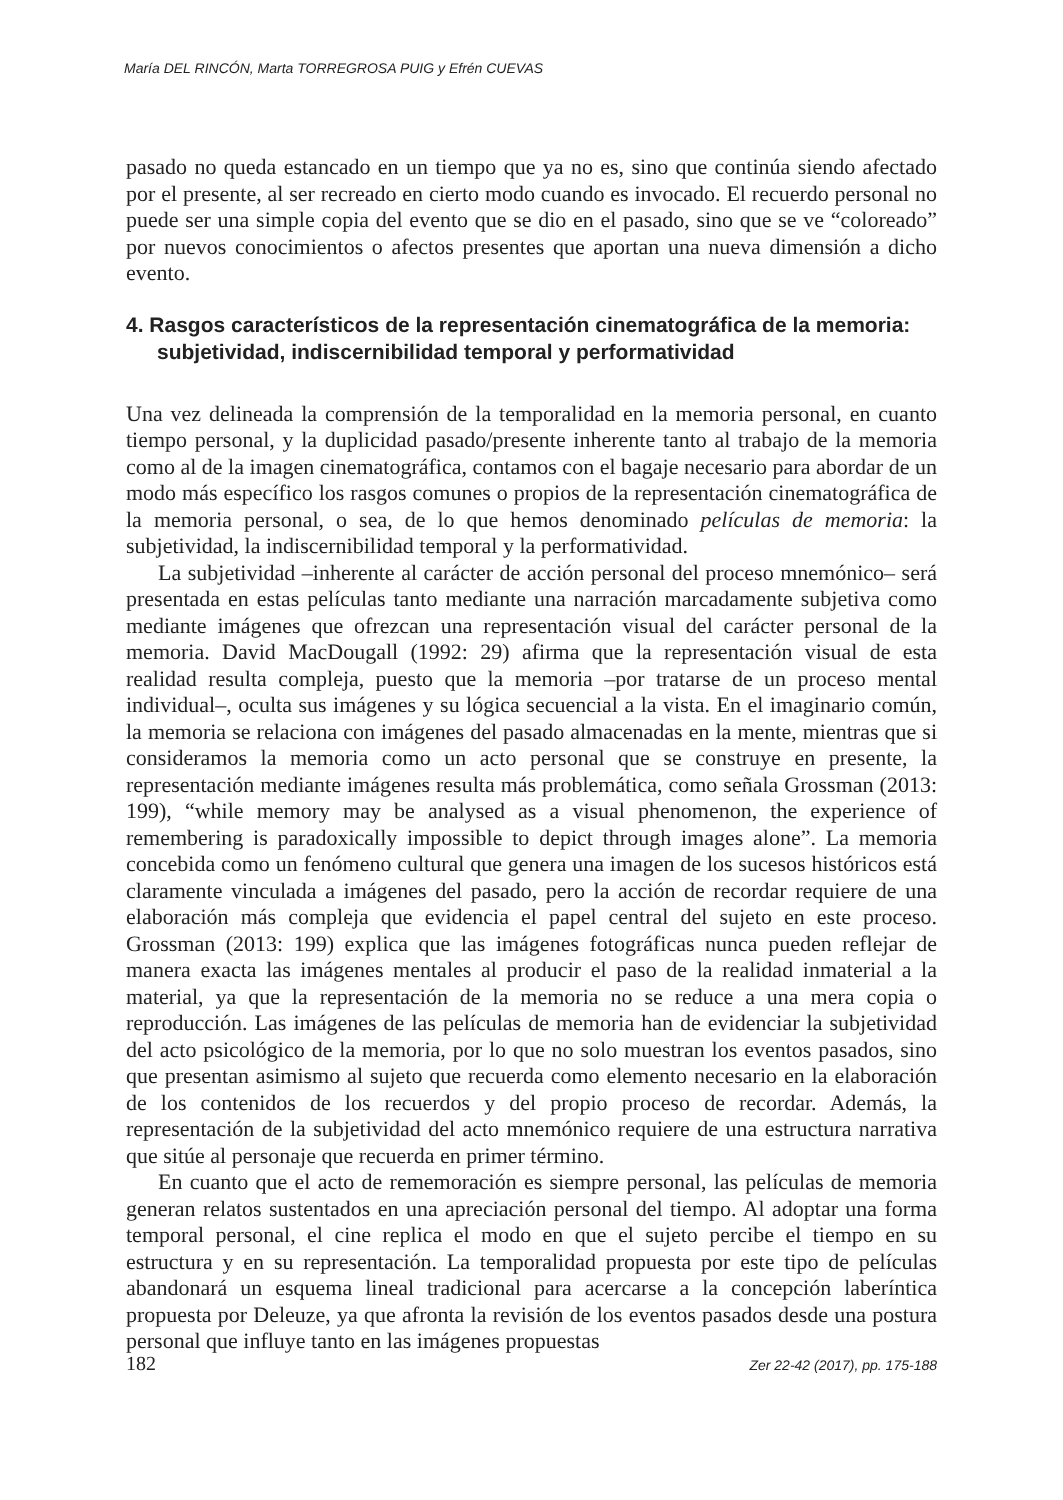María DEL RINCÓN, Marta TORREGROSA PUIG y Efrén CUEVAS
pasado no queda estancado en un tiempo que ya no es, sino que continúa siendo afectado por el presente, al ser recreado en cierto modo cuando es invocado. El recuerdo personal no puede ser una simple copia del evento que se dio en el pasado, sino que se ve “coloreado” por nuevos conocimientos o afectos presentes que aportan una nueva dimensión a dicho evento.
4. Rasgos característicos de la representación cinematográfica de la memoria: subjetividad, indiscernibilidad temporal y performatividad
Una vez delineada la comprensión de la temporalidad en la memoria personal, en cuanto tiempo personal, y la duplicidad pasado/presente inherente tanto al trabajo de la memoria como al de la imagen cinematográfica, contamos con el bagaje necesario para abordar de un modo más específico los rasgos comunes o propios de la representación cinematográfica de la memoria personal, o sea, de lo que hemos denominado películas de memoria: la subjetividad, la indiscernibilidad temporal y la performatividad.
La subjetividad –inherente al carácter de acción personal del proceso mnemónico– será presentada en estas películas tanto mediante una narración marcadamente subjetiva como mediante imágenes que ofrezcan una representación visual del carácter personal de la memoria. David MacDougall (1992: 29) afirma que la representación visual de esta realidad resulta compleja, puesto que la memoria –por tratarse de un proceso mental individual–, oculta sus imágenes y su lógica secuencial a la vista. En el imaginario común, la memoria se relaciona con imágenes del pasado almacenadas en la mente, mientras que si consideramos la memoria como un acto personal que se construye en presente, la representación mediante imágenes resulta más problemática, como señala Grossman (2013: 199), “while memory may be analysed as a visual phenomenon, the experience of remembering is paradoxically impossible to depict through images alone”. La memoria concebida como un fenómeno cultural que genera una imagen de los sucesos históricos está claramente vinculada a imágenes del pasado, pero la acción de recordar requiere de una elaboración más compleja que evidencia el papel central del sujeto en este proceso. Grossman (2013: 199) explica que las imágenes fotográficas nunca pueden reflejar de manera exacta las imágenes mentales al producir el paso de la realidad inmaterial a la material, ya que la representación de la memoria no se reduce a una mera copia o reproducción. Las imágenes de las películas de memoria han de evidenciar la subjetividad del acto psicológico de la memoria, por lo que no solo muestran los eventos pasados, sino que presentan asimismo al sujeto que recuerda como elemento necesario en la elaboración de los contenidos de los recuerdos y del propio proceso de recordar. Además, la representación de la subjetividad del acto mnemónico requiere de una estructura narrativa que sitúe al personaje que recuerda en primer término.
En cuanto que el acto de rememoración es siempre personal, las películas de memoria generan relatos sustentados en una apreciación personal del tiempo. Al adoptar una forma temporal personal, el cine replica el modo en que el sujeto percibe el tiempo en su estructura y en su representación. La temporalidad propuesta por este tipo de películas abandonará un esquema lineal tradicional para acercarse a la concepción laberíntica propuesta por Deleuze, ya que afronta la revisión de los eventos pasados desde una postura personal que influye tanto en las imágenes propuestas
182 Zer 22-42 (2017), pp. 175-188